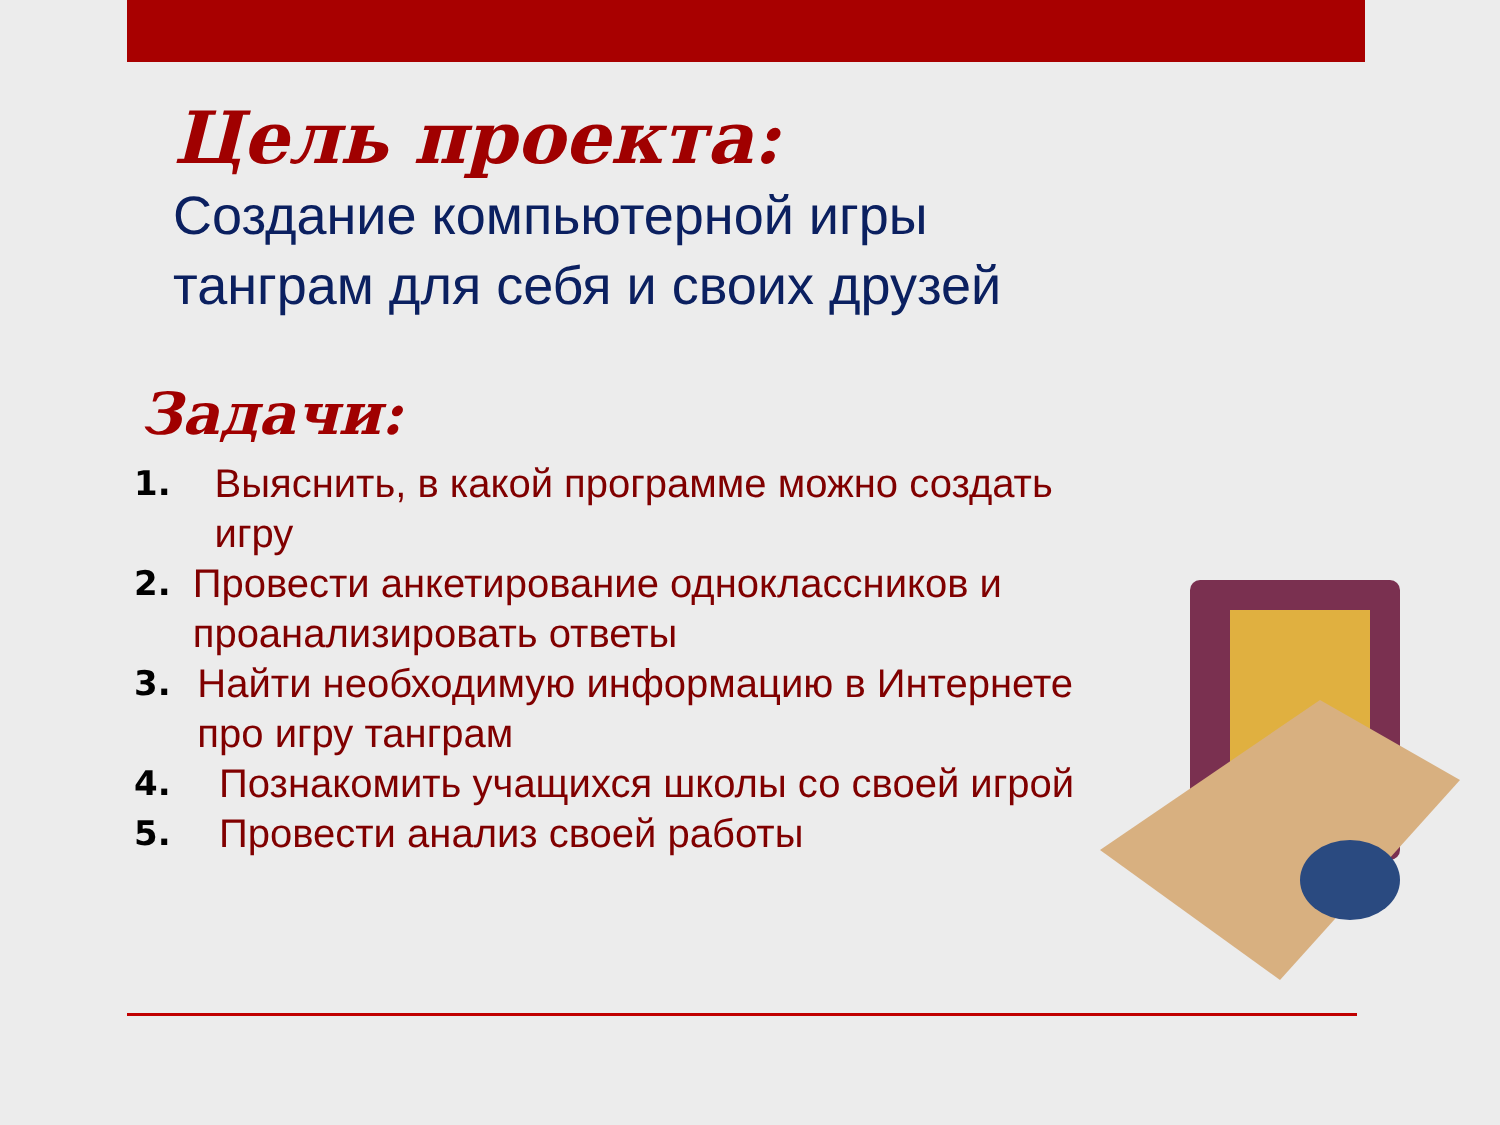Цель проекта:
Создание компьютерной игры
танграм для себя и своих друзей
Задачи:
1. Выяснить, в какой программе можно создать игру
2. Провести анкетирование одноклассников и проанализировать ответы
3. Найти необходимую информацию в Интернете про игру танграм
4. Познакомить учащихся школы со своей игрой
5. Провести анализ своей работы